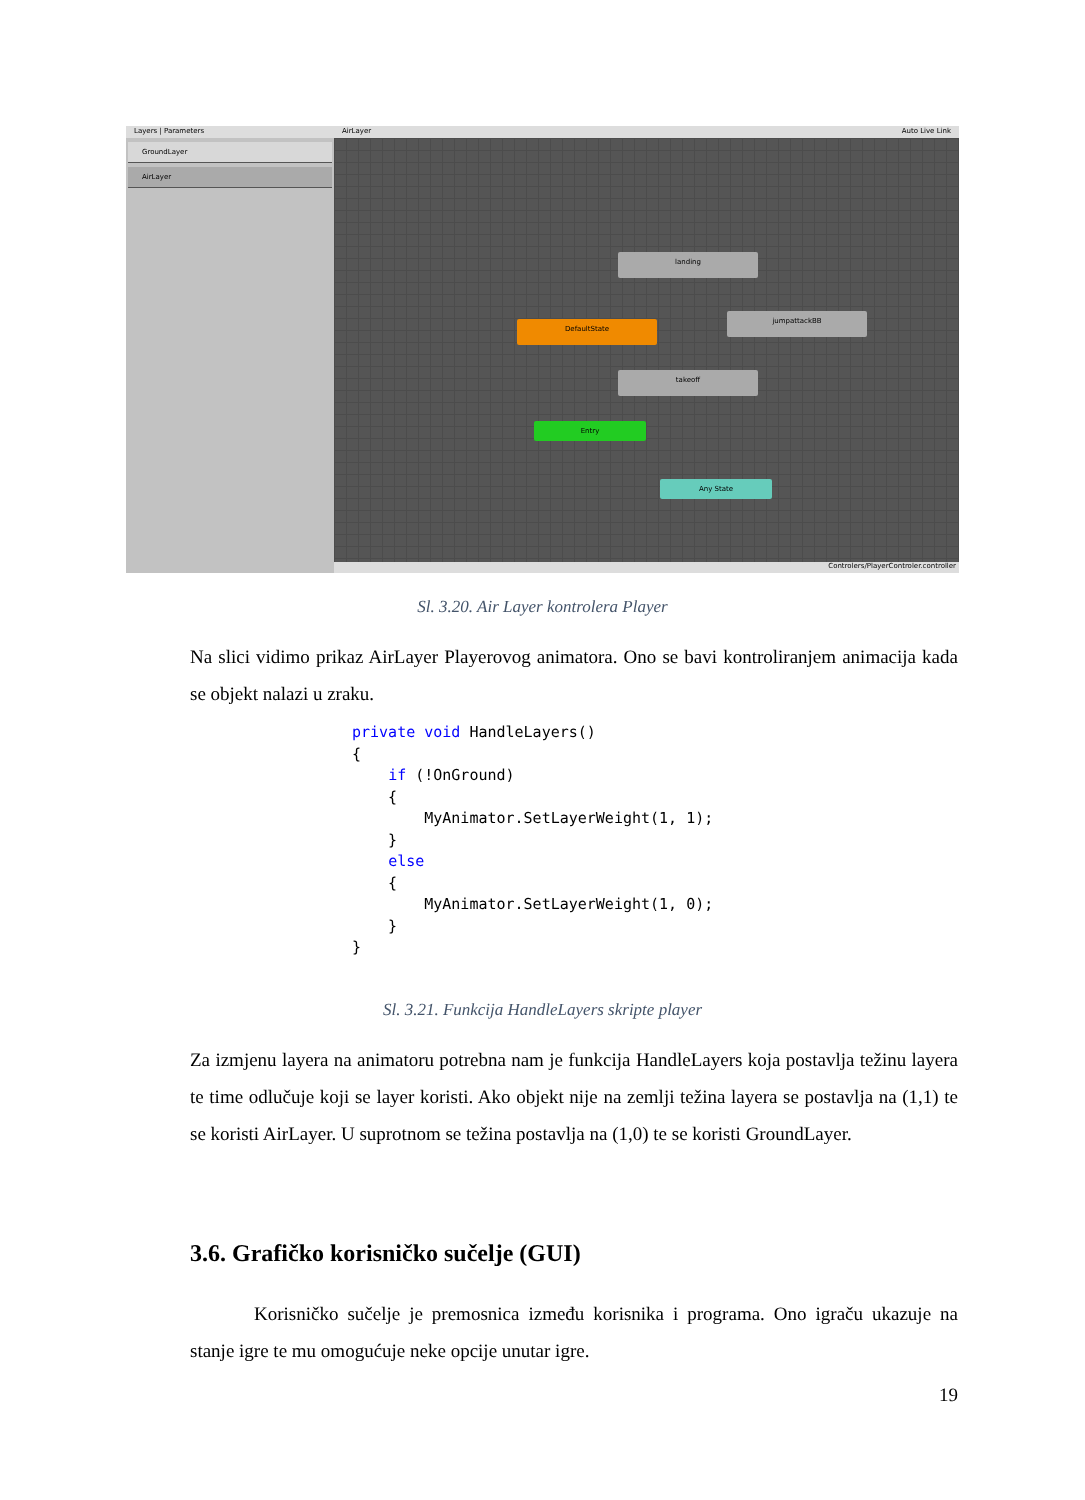Layers | Parameters
GroundLayer
AirLayer
AirLayer Auto Live Link
landing
DefaultState
jumpattackBB
takeoff
Entry
Any State
Controlers/PlayerControler.controller
Sl. 3.20. Air Layer kontrolera Player
Na slici vidimo prikaz AirLayer Playerovog animatora. Ono se bavi kontroliranjem animacija kada se objekt nalazi u zraku.
private void HandleLayers()
{
    if (!OnGround)
    {
        MyAnimator.SetLayerWeight(1, 1);
    }
    else
    {
        MyAnimator.SetLayerWeight(1, 0);
    }
}
Sl. 3.21. Funkcija HandleLayers skripte player
Za izmjenu layera na animatoru potrebna nam je funkcija HandleLayers koja postavlja težinu layera te time odlučuje koji se layer koristi. Ako objekt nije na zemlji težina layera se postavlja na (1,1) te se koristi AirLayer. U suprotnom se težina postavlja na (1,0) te se koristi GroundLayer.
3.6. Grafičko korisničko sučelje (GUI)
Korisničko sučelje je premosnica između korisnika i programa. Ono igraču ukazuje na stanje igre te mu omogućuje neke opcije unutar igre.
19